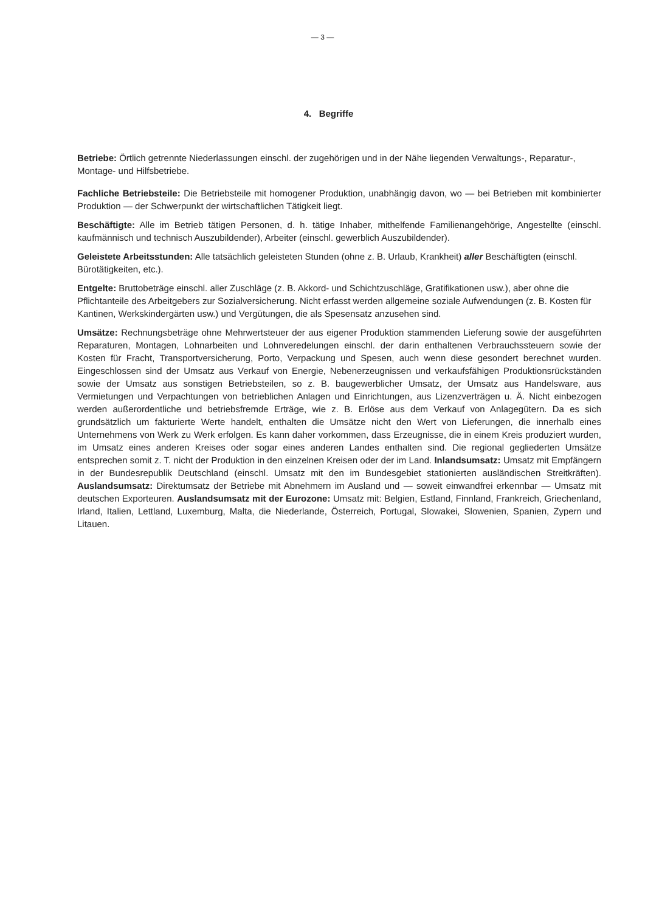— 3 —
4. Begriffe
Betriebe: Örtlich getrennte Niederlassungen einschl. der zugehörigen und in der Nähe liegenden Verwaltungs-, Reparatur-, Montage- und Hilfsbetriebe.
Fachliche Betriebsteile: Die Betriebsteile mit homogener Produktion, unabhängig davon, wo — bei Betrieben mit kombinierter Produktion — der Schwerpunkt der wirtschaftlichen Tätigkeit liegt.
Beschäftigte: Alle im Betrieb tätigen Personen, d. h. tätige Inhaber, mithelfende Familienangehörige, Angestellte (einschl. kaufmännisch und technisch Auszubildender), Arbeiter (einschl. gewerblich Auszubildender).
Geleistete Arbeitsstunden: Alle tatsächlich geleisteten Stunden (ohne z. B. Urlaub, Krankheit) aller Beschäftigten (einschl. Bürotätigkeiten, etc.).
Entgelte: Bruttobeträge einschl. aller Zuschläge (z. B. Akkord- und Schichtzuschläge, Gratifikationen usw.), aber ohne die Pflichtanteile des Arbeitgebers zur Sozialversicherung. Nicht erfasst werden allgemeine soziale Aufwendungen (z. B. Kosten für Kantinen, Werkskindergärten usw.) und Vergütungen, die als Spesensatz anzusehen sind.
Umsätze: Rechnungsbeträge ohne Mehrwertsteuer der aus eigener Produktion stammenden Lieferung sowie der ausgeführten Reparaturen, Montagen, Lohnarbeiten und Lohnveredelungen einschl. der darin enthaltenen Verbrauchssteuern sowie der Kosten für Fracht, Transportversicherung, Porto, Verpackung und Spesen, auch wenn diese gesondert berechnet wurden. Eingeschlossen sind der Umsatz aus Verkauf von Energie, Nebenerzeugnissen und verkaufsfähigen Produktionsrückständen sowie der Umsatz aus sonstigen Betriebsteilen, so z. B. baugewerblicher Umsatz, der Umsatz aus Handelsware, aus Vermietungen und Verpachtungen von betrieblichen Anlagen und Einrichtungen, aus Lizenzverträgen u. Ä. Nicht einbezogen werden außerordentliche und betriebsfremde Erträge, wie z. B. Erlöse aus dem Verkauf von Anlagegütern. Da es sich grundsätzlich um fakturierte Werte handelt, enthalten die Umsätze nicht den Wert von Lieferungen, die innerhalb eines Unternehmens von Werk zu Werk erfolgen. Es kann daher vorkommen, dass Erzeugnisse, die in einem Kreis produziert wurden, im Umsatz eines anderen Kreises oder sogar eines anderen Landes enthalten sind. Die regional gegliederten Umsätze entsprechen somit z. T. nicht der Produktion in den einzelnen Kreisen oder der im Land. Inlandsumsatz: Umsatz mit Empfängern in der Bundesrepublik Deutschland (einschl. Umsatz mit den im Bundesgebiet stationierten ausländischen Streitkräften). Auslandsumsatz: Direktumsatz der Betriebe mit Abnehmern im Ausland und — soweit einwandfrei erkennbar — Umsatz mit deutschen Exporteuren. Auslandsumsatz mit der Eurozone: Umsatz mit: Belgien, Estland, Finnland, Frankreich, Griechenland, Irland, Italien, Lettland, Luxemburg, Malta, die Niederlande, Österreich, Portugal, Slowakei, Slowenien, Spanien, Zypern und Litauen.